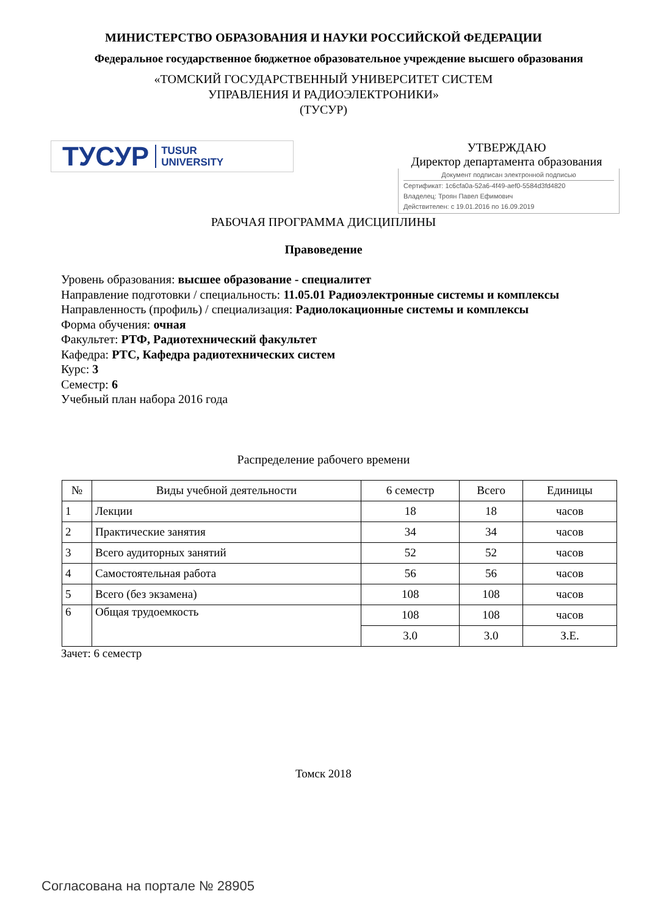МИНИСТЕРСТВО ОБРАЗОВАНИЯ И НАУКИ РОССИЙСКОЙ ФЕДЕРАЦИИ
Федеральное государственное бюджетное образовательное учреждение высшего образования
«ТОМСКИЙ ГОСУДАРСТВЕННЫЙ УНИВЕРСИТЕТ СИСТЕМ
УПРАВЛЕНИЯ И РАДИОЭЛЕКТРОНИКИ»
(ТУСУР)
ТУСУР TUSUR
UNIVERSITY
УТВЕРЖДАЮ
Директор департамента образования
Документ подписан электронной подписью
Сертификат: 1c6cfa0a-52a6-4f49-aef0-5584d3fd4820
Владелец: Троян Павел Ефимович
Действителен: с 19.01.2016 по 16.09.2019
РАБОЧАЯ ПРОГРАММА ДИСЦИПЛИНЫ
Правоведение
Уровень образования: высшее образование - специалитет
Направление подготовки / специальность: 11.05.01 Радиоэлектронные системы и комплексы
Направленность (профиль) / специализация: Радиолокационные системы и комплексы
Форма обучения: очная
Факультет: РТФ, Радиотехнический факультет
Кафедра: РТС, Кафедра радиотехнических систем
Курс: 3
Семестр: 6
Учебный план набора 2016 года
Распределение рабочего времени
| № | Виды учебной деятельности | 6 семестр | Всего | Единицы |
| --- | --- | --- | --- | --- |
| 1 | Лекции | 18 | 18 | часов |
| 2 | Практические занятия | 34 | 34 | часов |
| 3 | Всего аудиторных занятий | 52 | 52 | часов |
| 4 | Самостоятельная работа | 56 | 56 | часов |
| 5 | Всего (без экзамена) | 108 | 108 | часов |
| 6 | Общая трудоемкость | 108 | 108 | часов |
| | | 3.0 | 3.0 | З.Е. |
Зачет: 6 семестр
Томск 2018
Согласована на портале № 28905